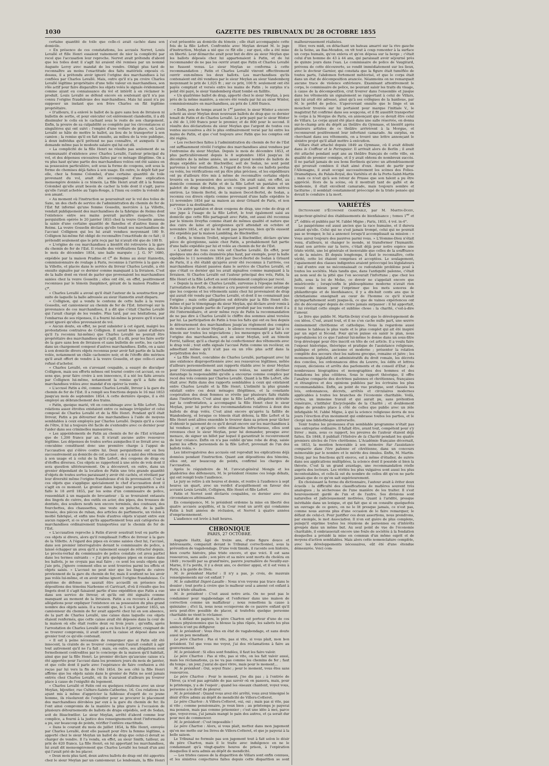1030 GAZETTE DES TRIBUNAUX DU 28 OCTOBRE 1855
certaine quantité de toile que celle-ci avait cachée dans son domicile.
« En présence de ces constatations, les accusés Nervet, Louis Levallé et fille Henri essaient vainement de nier la complicité par recel que l'accusation leur reproche. Nervet avait prétendu d'abord que les toiles dont il s'agit lui avaient été remises par un nommé Auguste Leroy avec mandat de les vendre. Obligé plus tard de reconnaître au moins l'exactitude des faits matériels exposés ci-dessus, il a prétendu avoir ignoré l'origine des marchandises à lui confiées par Charles Levallé. Mais, outre qu'il n'a pu croire Charles Levallé légitime propriétaire d'une telle valeur en marchandises, son rôle actif pour faire disparaître les objets volés le signale évidemment comme ayant eu connaissance du vol et intérêt à en réclamer le produit. Louis Levallé se défend encore en soutenant qu'il n'a pas connu l'origine frauduleuse des marchandises. Mais lui aussi n'a pu supposer un instant que son frère Charles en fût légitime propriétaire.
« D'ailleurs, il a enlevé le ballot de la gare sans bon de livraison ni bulletin de sortie, et pour exécuter cet enlèvement clandestin, il a dû dissimuler le colis en le cachant sous le reste de son chargement. Enfin, la preuve de sa culpabilité se complète par les circonstances si singulières qui ont suivi : l'emploi d'une voiture de place, où Louis Levallé se hâte de mettre le ballot, au lieu de le transporter à son camion ; la remise qu'il en fait ensuite, au milieu de la voie publique, à deux individus qu'il prétend ne pas connaître, et auxquels il ne demande même pas le modeste salaire qui lui est dû.
« La complicité de la fille Henri ne résulte pas seulement de sa communauté d'existence avec Charles Levallé, l'auteur principal du vol, et des dépenses excessives faites par ce ménage illégitime. On a vu plus haut qu'une partie des marchandises volées ont été saisies en sa possession particulière, soit sous la forme de coupons, soit sous la forme de chemises déjà faites à son usage. En outre, le dépôt fait par elle, chez la femme Colombel, d'une certaine quantité de toile provenant du vol, avait été accompagné d'une explication mensongère donnée à ce témoin. La fille Henri avait dit à la femme Colombel qu'elle avait besoin de cacher la toile dont il s'agit, parce qu'elle l'avait achetée au Tapis-Rouge, à l'insu ou contre la volonté de son amant.
« Au moment où l'instruction se poursuivait sur le vol des toiles de Saxe, un des chefs de service de l'administration du chemin de fer de l'Est fut informé qu'une femme Gosselin, mercière à La Villette, vendait publiquement des marchandises de la fabrique de Reims dont l'existence entre ses mains pouvait paraître suspecte. Une perquisition opérée le 20 janvier 1855 chez la veuve Gosselin amena la saisie d'une certaine quantité de flanelles et d'autres tissus de Reims. La veuve Gosselin déclara qu'elle tenait ses marchandises de l'accusé Collignon qui les lui avait vendues moyennant 180 fr. Collignon lui-même fut obligé de reconnaître l'exactitude de ce fait ; il prétendit seulement que le prix reçu par lui n'avait été que de 100 fr.
« L'origine de ces marchandises a bientôt été retrouvée à la gare du chemin de fer de l'Est. Il résulte des vérifications faites que, dans le mois de décembre 1854, une balle marquée : J. G. N° 1680, expédiée par la maison Pradine et C<sup>e</sup> de Reims au sieur Hannotin, commissionnaire de roulage à Paris, reconnue à l'arrivée à la gare de la Villette, et placée dans le service du livreur Charles Levallé, a été ensuite signalée par ce dernier comme manquant à la livraison. C'est de la balle dont on vient de parler que provenaient les marchandises saisies chez la veuve Gosselin ; elles ont été, en effet, positivement reconnues par le témoin Dauphinot, gérant de la maison Pradine et C<sup>e</sup>.
« Charles Levallé a avoué qu'il était l'auteur de la soustraction par suite de laquelle la balle adressée au sieur Hannotin avait disparu.
« Collignon, qui a vendu le contenu de cette balle à la veuve Gosselin, est camionneur au chemin de fer de l'Est. Interrogé sur la provenance de ces marchandises, il a dit que c'était Charles Levallé qui l'avait chargé de les vendre. Plus tard, par ses hésitations, par l'embarras de ses réponses, il a fourni lui-même la preuve qu'il n'avait point ignoré qu'elles provenaient de vol.
« Aucun doute, en effet, ne peut subsister à cet égard, malgré les protestations contraires de Collignon. Il savait bien (ainsi d'ailleurs qu'il l'a reconnu lui-même) que Charles Levallé ne pouvait être propriétaire des marchandises qu'il s'agit. Il a dû, pour les faire sortir de la gare sans bon de livraison et sans bulletin de sortie, les cacher dans un chargement composé d'autres marchandises. Enfin, on a saisi à son domicile divers objets reconnus pour avoir fait partie de la balle volée, notamment un châle cachemire noir, et de l'étoffe dite mérinos qu'il avait offert de vendre à la veuve Gosselin, et que celle-ci avait refusé d'acheter.
« Charles Levallé, en s'avouant coupable, a essayé de disculper Collignon, mais ses efforts mêmes ont tourné contre cet accusé, en ce sens que, pour faire croire à son innocence, il a nié les faits avoués par Collignon lui-même, notamment la remise qu'il a faite des marchandises volées avec mandat d'en opérer la vente.
« L'accusé Patin a été, comme Charles Levallé, livreur à la gare du chemin de fer de l'Est. Il a rempli ses fonctions depuis le 16 mai 1853 jusqu'au mois de septembre 1854. A cette dernière époque, il a été employé au débranchement des trains.
« Patin, quoique marié, vit en concubinage avec la fille Lefort. Des relations assez étroites existaient entre ce ménage irrégulier et celui composé de Charles Levallé et de la fille Henri. Pendant qu'il était livreur, Patin a pu détourner des marchandises à l'aide de moyens semblables à ceux employés par Charles Levallé. Depuis qu'il a cessé de l'être, il lui a toujours été facile de s'entendre avec ce dernier pour l'aider dans ses criminelles manœuvres.
« Les appointements de Patin au chemin de fer de l'Est n'étaient que de 1,200 francs par an. Il n'avait aucune autre ressource légitime. Les dépenses de toutes sortes auxquelles il se livrait avec sa concubine constituent donc une première charge à l'appui de l'accusation qui s'élève contre lui. Deux perquisitions ont eu lieu successivement au domicile de cet accusé : on y a saisi des vêtements à son usage et à celui de la fille Lefort, des coupons de drap ou d'étoffes diverses. Ces objets se rapportent à une série de vols dont il sera question ultérieurement. On a découvert, en outre, dans un grenier dépendant de la location de Patin une très grande quantité d'objets de toutes sortes paraissant y avoir été cachés, et révélant par leur diversité même l'origine frauduleuse d'où ils provenaient. C'est à ces objets que s'applique spécialement le chef d'accusation dont il s'agit en ce moment. Le grenier dans lequel une perquisition a été faite le 18 avril 1855, par les soins d'un commissaire de police, ressemblait à un magasin de brocanteur : là se trouvaient entassés des lingots de cuivre, des outils en acier, des pipes, des trousses de dentiste, des souliers neufs non encore terminés, des couteaux, des fourchettes, des chaussettes, une veste en peluche, de la paille tressée, des pièces de ruban, des articles de parfumerie, un violon à moitié fabriqué, et enfin une foule d'autres objets n'ayant entre eux aucun rapport, si ce n'est qu'ils appartiennent tous aux catégories de marchandises ordinairement transportées sur le chemin de fer de l'Est.
« L'accusation reproche à Patin d'avoir soustrait tout ou partie de ces objets si divers, alors qu'il remplissait l'office de livreur à la gare de la Villette. A l'égard des pipes en écume saisies chez lui, l'accusé, dans son premier interrogatoire devant le commissaire de police, a laissé échapper un aveu qu'il a vainement essayé de rétracter depuis. Le procès-verbal du commissaire de police constate cet aveu partiel dans les termes suivants : « J'ai pris quelques pipes en écume dans les ballots, je ne croyais pas mal faire ; ce sont les seuls objets que j'aie pris, j'ignore comment elles se sont trouvées parmi les effets et objets saisis. » L'accusé ne peut nier que les lingots de cuivre proviennent de la gare du chemin de fer, mais il soutient ne les avoir pas volés lui-même, et en avoir même ignoré l'origine frauduleuse. Ce système de défense ne saurait être accueilli en présence des dépositions des témoins Narbonne et Carricart, d'où il résulte que les lingots dont il s'agit faisaient partie d'une expédition que Patin a eue dans son service de livreur, et qu'ils ont été signalés comme manquant au moment de la livraison. Patin a eu recours à d'autres allégations pour expliquer l'existence en sa possession du plus grand nombre des objets saisis. Il a raconté que, le 5 ou 6 janvier 1855, un camionneur du chemin de fer avait apporté chez lui en son absence, de la part de Charles Levallé, une caisse dans laquelle ces objets étaient renfermés, que cette caisse avait été déposée dans la cour de la maison où elle était restée deux ou trois jours ; qu'enfin, après l'arrestation de Charles Levallé qui a eu lieu le 8 janvier, craignant de se trouver compromis, il avait ouvert la caisse et déposé dans son grenier tout ce qu'elle contenait.
« Il est à peine nécessaire de remarquer que si Patin eût été innocent, la crainte de se trouver compromis l'aurait conduit à agir tout autrement qu'il ne l'a fait ; mais, en outre, ses allégations sont formellement contredites par le concierge de la maison qu'il habitait, ainsi que par la fille Henri. Le premier déclare qu'aucune caisse n'a été apportée pour l'accusé dans les premiers jours du mois de janvier, et que celle dont il parle avec l'espérance de faire confusion a été reçue par lui vers la fin de l'été 1854. De son côté la fille Henri affirme que les objets saisis dans le grenier de Patin ne sont jamais entrés chez Charles Levallé, où ils n'auraient d'ailleurs pu trouver place à cause de l'exiguïté du logement.
« Charles Levallé et Patin ont eu quelques relations avec un sieur Meylan, bijoutier, rue Culture-Sainte-Catherine, 16. Ces relations les ayant mis à même d'apprécier la faiblesse d'esprit de ce jeune homme, ils résolurent de l'exploiter pour se procurer le placement des marchandises dérobées par eux à la gare du chemin de fer. Ils l'ont ainsi compromis de la manière la plus grave à l'occasion de plusieurs détournements de ballots de draps expédiés, soit de Sedan, soit de Bisschwiller. Le sieur Meylan, arrêté d'abord comme leur complice, a fourni à la justice des renseignements dont l'information a pu, sur beaucoup de points, vérifier l'entière exactitude.
« Dans le courant du mois de juillet 1854, la fille Henri, envoyée par Charles Levallé, dont elle passait pour être la femme légitime, a apporté chez le sieur Meylan un ballot de drap que celui-ci devait se charger de vendre. Il l'a vendu, en effet, au sieur Smith, tailleur, au prix de 620 francs. La fille Henri, en lui apportant les marchandises, lui avait dit mensongèrement que Charles Levallé les tenait d'un ami qui l'avait prié de les placer.
« Deux mois plus tard, deux autres ballots de drap ont été apportés chez le sieur Meylan par un camionneur. Le lendemain, la fille Henri s'est présentée au domicile du témoin ; elle était accompagnée cette fois de la fille Lefort. Confrontée avec Meylan devant M. le juge d'instruction, Meylan a nié que ce fût elle ; sur quoi, elle a été mise en liberté. Leur démarche avait pour but de dire au sieur Meylan que les ballots déposés chez lui appartenaient à Patin, et de lui recommander de ne pas les ouvrir avant que Patin et Charles Levallé ne fussent venus. Le sieur Meylan se conforma à cette recommandation ; Patin et Charles Levallé vinrent effectivement ouvrir eux-mêmes les deux ballots. Les marchandises qu'ils contenaient ont été vendues par le sieur Meylan au sieur Vandemberg moyennant le prix de 1,025 fr. ; sur ce prix, 100 fr. seulement ont été payés comptant et versés entre les mains de Patin ; le surplus n'a point été payé, le sieur Vandemberg étant tombé en faillite.
« Un quatrième ballot de drap, apporté chez le sieur Meylan, à peu près de la même manière, a encore été vendu par lui au sieur Winter, commissionnaire en marchandises, au prix de 1,600 francs.
« Enfin, peu de temps avant le 1<sup>er</sup> janvier, le sieur Winter a encore acheté au sieur Meylan deux nouveaux ballots de drap que ce dernier tenait de Patin et de Charles Levallé. Le prix payé par le sieur Winter a été de 1,100 francs pour le premier, et de 800 pour le second. Il résulte des déclarations du sieur Meylan que l'argent de toutes ces ventes successives a été le plus ordinairement versé par lui entre les mains de Patin, et que c'est toujours avec Patin que les comptes ont été réglés.
« Les recherches faites à l'administration du chemin de fer de l'Est ont suffisamment révélé l'origine des marchandises ainsi vendues par l'entremise du sieur Meylan. Depuis le mois de décembre 1853, et plus particulièrement depuis le 8 septembre 1854 jusqu'au 16 décembre de la même année, un assez grand nombre de ballots de draps expédiés soit de Bischwiller, soit de Sedan, ne sont point parvenus à leur destination. A l'égard de trois de ces ballots perdus ou volés, les vérifications ont pu être plus précises, et les expéditeurs ont pu d'ailleurs être mis à même de reconnaître certains objets trouvés en la possession des accusés. On avait saisi, en effet, au domicile commun de Patin et de la fille Lefort un pantalon et un paletot de drap édredon, plus un coupon pareil de deux mètres environ. Le témoin Bertel, de la maison Decot-Bertel, de Sedan, a reconnu ces divers objets comme provenant d'une balle expédiée le 11 novembre 1854 par sa maison au sieur Grisard de Paris, et non parvenue à sa destination.
« Un autre pantalon et deux coupons de drap, une robe de drap et une jupe à l'usage de la fille Lefort, le tout également saisi au domicile que cette fille partageait avec Patin, ont aussi été reconnus par le témoin Dreyfus comme étant de mêmes qualité et nature que des cuirs de laine et géorgiennes qu'il attendait en octobre et novembre 1854, et qui ne lui sont pas parvenus, bien qu'ils eussent été expédiés par la maison Lambling, de Bischwiller.
« Enfin, le témoin Trollet, négociant à Bischwiller, déclare qu'une pièce de géorgienne, saisie chez Patin, a probablement fait partie d'une balle expédiée par lui et volée au chemin de fer de l'Est.
« L'auteur de tous ces vols est Charles Levallé. En effet, pour quelques uns des colis énumérés plus haut, par exemple, pour la balle expédiée le 11 novembre 1854 par Decot-Bertel de Sedan à Grisard de Paris, il a été établi qu'après avoir été reconnus à l'arrivée, ces marchandises étaient passées dans le service de Charles Levallé, et que c'était ce dernier qui les avait signalées comme manquant à la livraison. Si Charles Levallé est l'auteur principal des vols, Patin, la fille Henri et la fille Lefort en sont évidemment complices par recel.
« Depuis la mort de Charles Levallé, survenue à l'époque même de l'arrestation de Patin, ce dernier a cru pouvoir soutenir avec avantage que les coupons et les vêtements saisis chez lui provenaient de drap qui aurait été vendu par Charles Levallé, et dont il ne connaissait pas l'origine ; mais cette allégation est détruite par la fille Henri elle-même et par le témoignage du sieur Meylan, qui déclare avoir remis à Patin la plus grande partie de l'argent produit par les ventes dont il a été l'intermédiaire, et avoir même reçu de Patin la recommandation de ne pas dire à Charles Levallé le chiffre des sommes ainsi versées par lui. La participation de Patin à tous les faits qui ont eu lieu depuis le détournement des marchandises jusqu'au règlement des comptes de ventes avec le sieur Meylan ; le silence recommandé par lui à ce témoin sur toutes les négociations ; les mensonges qu'il a faits sur l'origine des marchandises, soit au sieur Meylan, soit au témoin Ferrié, tailleur, qu'il a chargé de lui confectionner des vêtements avec le drap volé ; tout enfin signale l'accusé Patin comme un recéleur, en admettant même qu'il n'ait pas eu un rôle plus actif dans la perpétration des vols.
« La fille Henri, concubine de Charles Levallé, partageant avec lui une existence disproportionnée avec ses ressources légitimes, mêlée d'ailleurs personnellement aux rapports établis avec le sieur Meylan pour l'écoulement des marchandises volées, ne saurait décliner davantage la responsabilité qu'elle a encourue comme complice par recel des vols commis par Charles Levallé. Quant à la fille Lefort, elle était avec Patin dans des rapports semblables à ceux qui existaient entre Charles Levallé et la fille Henri. L'intimité la plus grande existait entre ces deux ménages illégitimes, et la constante coopération des deux femmes se révèle par plusieurs faits établis dans l'instruction. C'est ainsi que la fille Lefort, allégation détruite par la confrontation, a accompagné la fille Henri chez le sieur Meylan, pour lui porter des recommandations relatives à deux des ballots de drap volés. C'est ainsi encore qu'après la faillite de Wandenberg, et lorsque ce témoin était détenu, la fille Lefort et la fille Henri sont allées ensemble le trouver dans sa prison pour tâcher d'obtenir le paiement de ce qu'il devait encore sur les marchandises à lui vendues ; et qu'après cette démarche infructueuse, elles sont revenues chez le sieur Meylan, pour lui demander, presque avec menace, de signer un billet par lequel il garantirait le recouvrement de leur créance. Enfin on n'a pas oublié qu'une robe de drap, saisie parmi les effets personnels de la fille Lefort, provenait de l'un des ballots volés. »
Les interrogatoires des accusés ont reproduit les explications déjà données pendant l'instruction. Quant aux dépositions des témoins, elles ont, sur beaucoup de points, confirmé les charges de l'accusation.
Après le réquisitoire de M. l'avocat-général Mongis et les plaidoiries des défenseurs, M. le président résume ces longs débats, qui ont rempli toute l'audience.
Le jury se retire à six heures et demie, et rentre à l'audience à sept heures un quart, avec un verdict d'acquittement en faveur des accusés Louis Levallé, Collignon, fille Henri et fille Lefort.
Patin et Nervet sont déclarés coupables, ce dernier avec des circonstances atténuantes.
En conséquence, M. le président ordonne la mise en liberté des quatre accusés acquittés, et la Cour rend un arrêt qui condamne Patin à huit années de réclusion, et Nervet à quatre années d'emprisonnement.
L'audience est levée à huit heures.
CHRONIQUE
PARIS, 27 OCTOBRE.
Auguste Haitz, âgé de treize ans, d'une figure douce et intéressante, comparait devant le Tribunal correctionnel, sous la prévention de vagabondage. D'une voix timide, il raconte son histoire, bien courte histoire, plus triste encore, et que voici. Il est sans ressources, sans asile ; son père et sa mère sont morts du choléra en 1849 ; recueilli par sa grand'mère, pauvre journalière de Neuilly-sur-Marne, il l'a perdu, il y a deux ans, ce dernier appui, et il est venu à Paris, à la garde de Dieu.
M. le président Martel : Il n'y a pas, je crois, de mauvais renseignements sur cet enfant ?
M. le substitut Dupré-Lasalle : Nous n'en voyons pas trace dans le dossier ; tout porte à croire que le malheur seul a amené cet enfant à une si triste situation.
M. le président : C'est aussi notre avis. On ne peut pas le condamner pour vagabondage et l'enfermer dans une maison de correction comme un malfaiteur ; nous remettons la cause à quinzaine ; d'ici là, nous nous occuperons de ce pauvre enfant qu'il sera peut-être possible de placer, si toutefois quelque personne charitable ne vient le réclamer.
— A défaut de papiers, le père Charton est porteur d'une de ces bonnes physionomies que la blouse la plus râpée, les sabots les plus amincis n'ont pu défigurer.
M. le président : Vous êtes en état de vagabondage, et sans doute aussi un peu mendiant.
Le père Charton : Pas si vite, pas si vite, si vous plait, mon bon président. Tel que vous me voyez, j'ai des réclamations à faire au gouvernement.
M. le président : Si elles sont fondées, il faut les faire valoir.
Le père Charton : Pas si vite, pas si vite, on les fait valoir aussi, mais les réclamations, ça ne va pas comme les chemins de fer ; faut du temps ; un jour, j'aurai de quoi vivre, mais pour le moment...
M. le président : Oui, soyez franc ; pour le moment, vous êtes sans ressources.
Le père Charton : Pour le moment, j'ne dis pas ; à l'entrée de l'hiver, ça n'est pas agréable de pas savoir où on passera, mais, pour le printemps, y a de l'espoir ; quand les oiseaux chantent, voyez vous, personne a le droit de pleurer.
M. le président : Quand vous avez été arrêté, vous avez témoigné le désir d'être admis au dépôt de mendicité de Villers-Cotteret.
Le père Charton : A Villers-Cotteret, oui, oui ; mais pas si vite, pas si vite ; comme pensionnaire, je veux bien ; au printemps je payerai ma pension, mais pas comme prisonnier ; c'est une idée à moi, parce que, voyez-vous, j'ai jamais mangé le pain des autres, et ça serait dur pour moi de commencer.
M. le président : C'est impossible !
Le père Charton : Alors, si vous plait, mettez dans mon jugement qu'on me mette sur les livres de Villers-Cotteret, et que je payerai à la belle saison.
Le Tribunal ne formule pas son jugement tout à fait selon le désir du père Charton, mais il le traite avec indulgence en ne le condamnant qu'à vingt-quatre heures de prison, à l'expiration desquelles il sera admis au dépôt de mendicité.
— Les tristes causes de la disparition de Villars sont enfin connues, et les sinistres conjectures faites depuis cette disparition se sont malheureusement réalisées.
Hier, vers midi, en détachant un bateau amarré sur la rive gauche de la Seine, au Bas-Meudon, on vit tout à coup remonter à la surface un corps humain, qu'on enleva et qu'on déposa sur la berge ; c'était celui d'un homme de 43 à 44 ans, qui paraissait avoir séjourné près de quinze jours dans l'eau. Le commissaire de police de Vaugirard, prévenu de cette découverte, se rendit immédiatement sur les lieux, avec le docteur Garnier, qui constata que la figure était tuméfiée de toutes parts, l'abdomen fortement météorisé, et que le corps était dans un état de décomposition avancée. Néanmoins on ne remarquait aucune trace de violence extérieure. Examinant attentivement le corps, le commissaire de police, ne pouvant saisir les traits du visage, à cause de la décomposition, crut trouver dans l'ensemble et jusque dans les vêtements un signalement se rapportant à celui de Villars, qui lui avait été adressé, ainsi qu'à ses collègues de la banlieue, par M. le préfet de police. S'apercevant ensuite que le linge et un mouchoir trouvés sur lui portaient pour marque l'initiale V., le magistrat fut confirmé dans ses soupçons, et il fit aussitôt transporter le corps à la Morgue de Paris, en annonçant que ce devait être celui de Villars. Le corps ayant été placé dans une salle réservée, on donna sur-le-champ avis du dépôt au théâtre du Gymnase, et bientôt après plusieurs artistes de ce théâtre arrivèrent à la Morgue, et reconnurent positivement leur infortuné camarade. Au surplus, en cherchant dans ses vêtements, on a trouvé une lettre annonçant le sinistre projet qu'il allait mettre à exécution.
Villars était attaché depuis 1849 au Gymnase, où il avait débuté dans le Coiffeur et le Perruquier. Il arrivait alors de Berlin ; il avait été attaché pendant sept ans au théâtre français de cette ville, en qualité de premier comique, et il y avait obtenu de nombreux succès. Il ne parlait jamais de ses bons Berlinois qu'avec un attendrissement qui prouvait combien il était aimé d'eux. Avant de partir pour l'Allemagne, il avait occupé successivement les scènes des Folies-Dramatiques, du Palais-Royal, des Variétés et de la Porte-Saint-Martin ; mais ce n'est qu'à son retour de Prusse que son talent a pu être apprécié. Hors de la scène, où il montrait tant de gaîté et de bonhomie, il était excellent camarade, mais toujours sombre et taciturne ; il semblait constamment préoccupé de la triste pensée qui devait le conduire à la mort.
VARIÉTÉS
Dictionnaire d'Économie charitable, par M. Martin-Doisy, inspecteur-général des établissements de bienfaisance ; tomes 1<sup>er</sup> et 2<sup>e</sup>, édités et publiés par M. l'abbé Migne ; Paris, 1855, 4 vol. in-4°.
Le paupérisme est aussi ancien que la race humaine, et il durera autant qu'elle. Celui qui ne s'est jamais trompé, celui qui ne pouvait pas se tromper, le lui a annoncé lorsqu'il accomplissait sa mission : « Vous aurez toujours des pauvres parmi vous. » L'Homme-Dieu n'était venu, d'ailleurs, ni changer le monde, ni transformer l'humanité. Avant son arrivée sur la terre, c'était déjà pour notre espèce une triste vérité, une loi générale et inexorable que celles de la souffrance et de la misère. Et depuis longtemps, il faut le reconnaître, cette vérité, cette loi étaient comprises et acceptées. Le soulagement, l'apaisement des classes indigentes avaient préoccupé les législateurs ; nul d'entre eux ne méconnaissait ce redoutable problème posé à toutes les sociétés. Mais tandis que, dans l'antiquité païenne, c'était au nom seul de la pitié que l'on secourait l'infortune ; que chez les Juifs, sous la loi de Moïse, ce devoir ne s'appelait encore que miséricorde ; lorsqu'enfin le philosophisme moderne n'avait rien trouvé de mieux pour l'exprimer que les mots sonores de philanthropie et de bienfaisance, il y a dix-huit cents ans que le christianisme enseignait au cœur de l'homme ce qu'il n'avait qu'imparfaitement senti jusque-là, ce que de vaines expériences ont été de décourager depuis de croire jamais surpasser : il lui apportait, il lui révélait cette simple et sublime chose : la charité, c'est-à-dire l'amour.
Le livre que publie M. Martin-Doisy n'est que le développement de ces idées. C'est, avant tout, et il ne s'en cache nulle part, une œuvre éminemment chrétienne et catholique. Nous la regardons aussi comme le tableau le plus vaste et le plus complet qui ait été inspiré par un sujet si fécond. Pour qu'on puisse en saisir le plan, nous reproduisons ici ce que l'auteur lui-même le donne dans un sous-titre trop développé pour être inscrit en tête de cet article. Il a voulu faire l'exposé historique, théorique et pratique de l'assistance religieuse, publique et privée, ancienne et moderne ; présenter la relation complète des secours chez les nations grecque, romaine et juive ; les monuments législatifs et administratifs du droit romain, les décrets des conciles, les ordonnances dites du Louvre, les édits et lettres royaux, décisions et arrêts des parlements et du conseil d'Etat ; de nombreuses biographies et monographies des hommes et des fondations les plus célèbres. Sous le rapport théorique, il offre l'analyse comparée des doctrines païennes et chrétiennes, françaises et étrangères et des opinions publiées par les écrivains les plus recommandables. Enfin, au point de vue pratique, sont classés les lois, ordonnances, décrets, arrêtés et circulaires modernes applicables à toutes les branches de l'économie charitable. Voilà, certes, un immense travail et qui aurait pu, sans prétention téméraire, s'intituler Encyclopédie de la Charité ; et doublement digne de prendre place à côté de celles que publie avec un zèle infatigable M. l'abbé Migne, à qui la science religieuse devra de nos jours l'érection d'un monument qui embrasse toutes les parties, et le clergé une bibliothèque universelle.
Tenir toutes les promesses d'un semblable programme n'était pas une entreprise ordinaire. Il fallait être, avant tout, compétent pour s'y livrer ; mais, sous ce rapport, les preuves de l'auteur étaient déjà faites. En 1848, il publiait l'Histoire de la Charité pendant les quatre premiers siècles de l'ère chrétienne. L'Académie française décernait, en 1853, la mention honorable à son mémoire Sur l'assistance comparée dans l'ère païenne et chrétienne, dans un concours mémorable par le nombre et le mérite des émules. Enfin, M. Martin-Doisy, par les fonctions qu'il exerce, est à même d'étudier, de suivre dans ses applications multipliées, la science dont il possède si bien la théorie. C'est là un grand avantage, une recommandation réelle auprès des lecteurs. Les vérités les plus vulgaires sont aussi les plus incontestables, et celle-là est du nombre de celles dit qu'on ne parle jamais que de ce qu'on sait supérieurement.
En choisissant la forme du dictionnaire, l'auteur avait à éviter deux écueils : la difficulté des classifications de matières souvent très analogues ; la sécheresse de l'une manière de les traiter. Il s'est heureusement gardé de l'un et de l'autre. Ses divisions sont naturelles et judicieusement motivées. Quant à l'aridité, presque inévitable dans un lexique, et qui fait que si on consulte quelquefois un ouvrage de ce genre, on ne le lit presque jamais, ce n'est pas, comme nous aurons plus d'une occasion de le faire remarquer, le défaut de celui-ci. Pour justifier ces deux assertions, nous prendrons, par exemple, le mot Association. Il n'en est guère de plus complexe, puisqu'il exprime toutes les réunions de personnes ou d'intérêts groupés dans un même but. Au seul point de vue de l'économie charitable, il embrasserait encore une foule de sociétés à la fondation desquelles a présidé la mise en commun d'un même esprit et de moyens d'action semblables. Mais alors cette nomenclature complète, avec les développements nécessaires, eût été d'une étendue démesurée. Voici com-